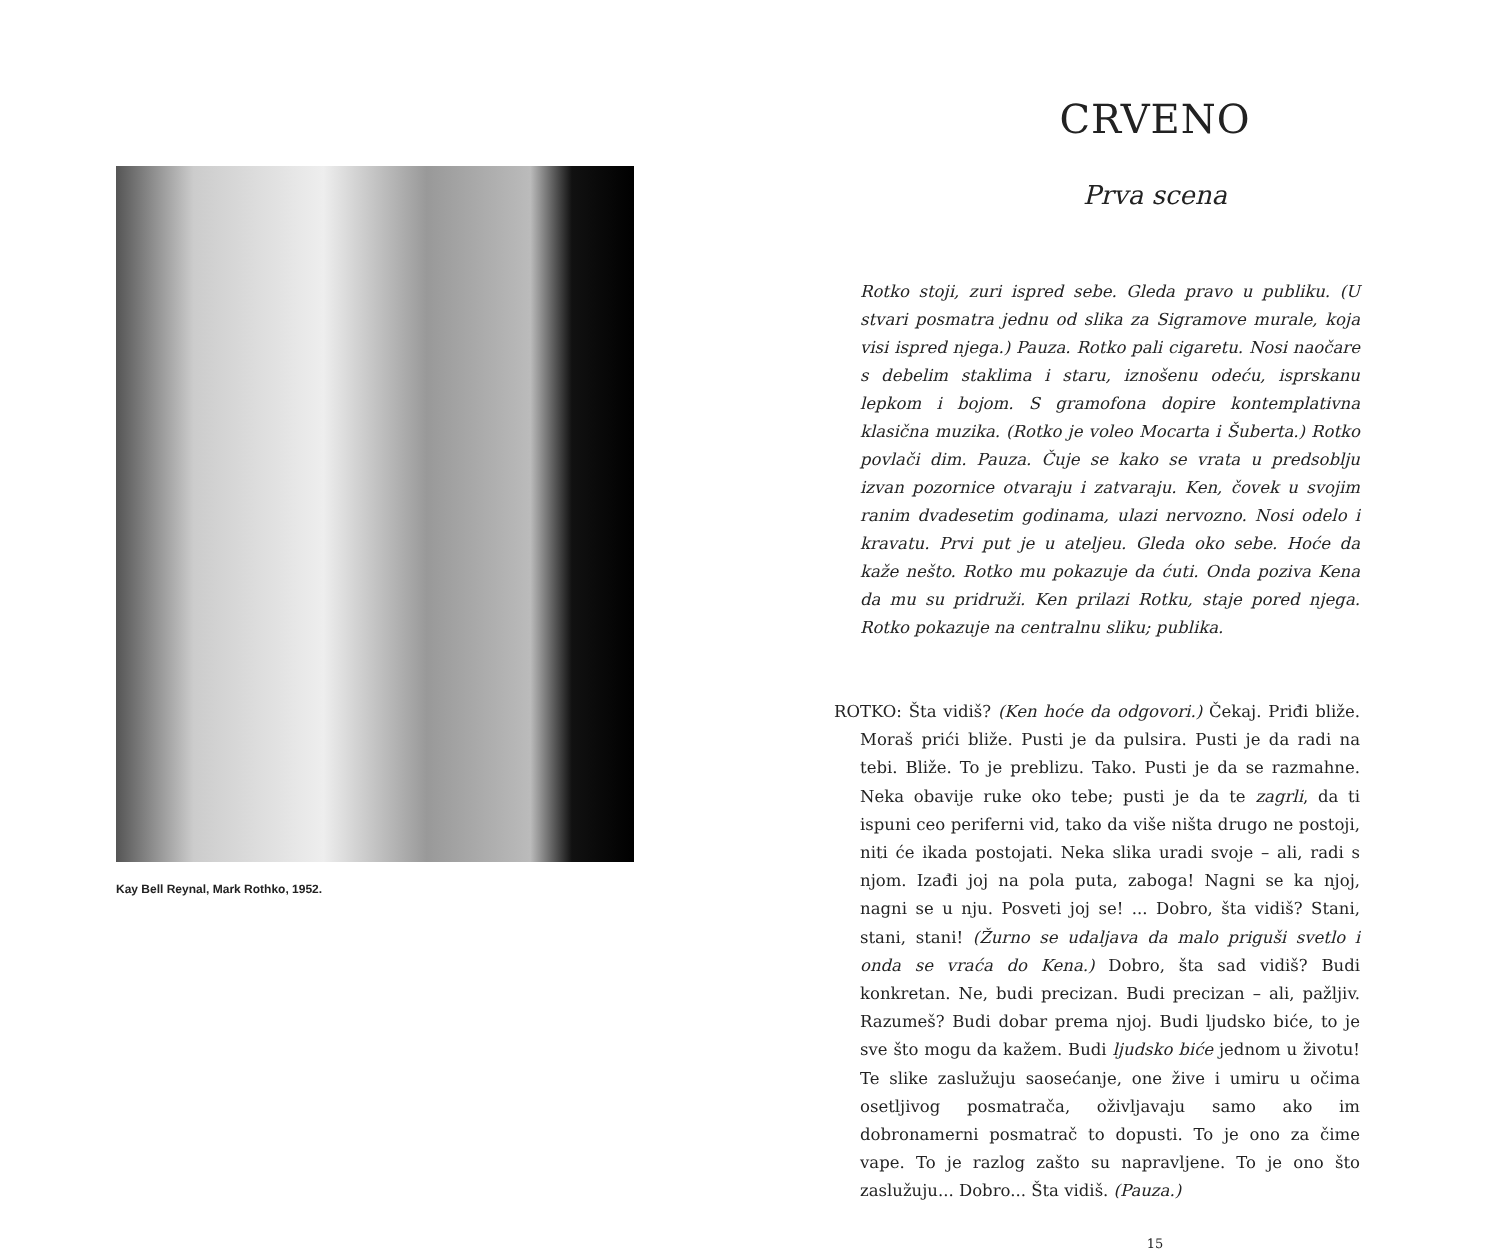Kay Bell Reynal, Mark Rothko, 1952.
CRVENO
Prva scena
Rotko stoji, zuri ispred sebe. Gleda pravo u publiku. (U stvari posmatra jednu od slika za Sigramove murale, koja visi ispred njega.) Pauza. Rotko pali cigaretu. Nosi naočare s debelim staklima i staru, iznošenu odeću, isprskanu lepkom i bojom. S gramofona dopire kontemplativna klasična muzika. (Rotko je voleo Mocarta i Šuberta.) Rotko povlači dim. Pauza. Čuje se kako se vrata u predsoblju izvan pozornice otvaraju i zatvaraju. Ken, čovek u svojim ranim dvadesetim godinama, ulazi nervozno. Nosi odelo i kravatu. Prvi put je u atelјeu. Gleda oko sebe. Hoće da kaže nešto. Rotko mu pokazuje da ćuti. Onda poziva Kena da mu su pridruži. Ken prilazi Rotku, staje pored njega. Rotko pokazuje na centralnu sliku; publika.
ROTKO: Šta vidiš? (Ken hoće da odgovori.) Čekaj. Priđi bliže. Moraš prići bliže. Pusti je da pulsira. Pusti je da radi na tebi. Bliže. To je preblizu. Tako. Pusti je da se razmahne. Neka obavije ruke oko tebe; pusti je da te zagrli, da ti ispuni ceo periferni vid, tako da više ništa drugo ne postoji, niti će ikada postojati. Neka slika uradi svoje – ali, radi s njom. Izađi joj na pola puta, zaboga! Nagni se ka njoj, nagni se u nju. Posveti joj se! ... Dobro, šta vidiš? Stani, stani, stani! (Žurno se udaljava da malo priguši svetlo i onda se vraća do Kena.) Dobro, šta sad vidiš? Budi konkretan. Ne, budi precizan. Budi precizan – ali, pažljiv. Razumeš? Budi dobar prema njoj. Budi ljudsko biće, to je sve što mogu da kažem. Budi ljudsko biće jednom u životu! Te slike zaslužuju saosećanje, one žive i umiru u očima osetljivog posmatrača, oživljavaju samo ako im dobronamerni posmatrač to dopusti. To je ono za čime vape. To je razlog zašto su napravljene. To je ono što zaslužuju... Dobro... Šta vidiš. (Pauza.)
15